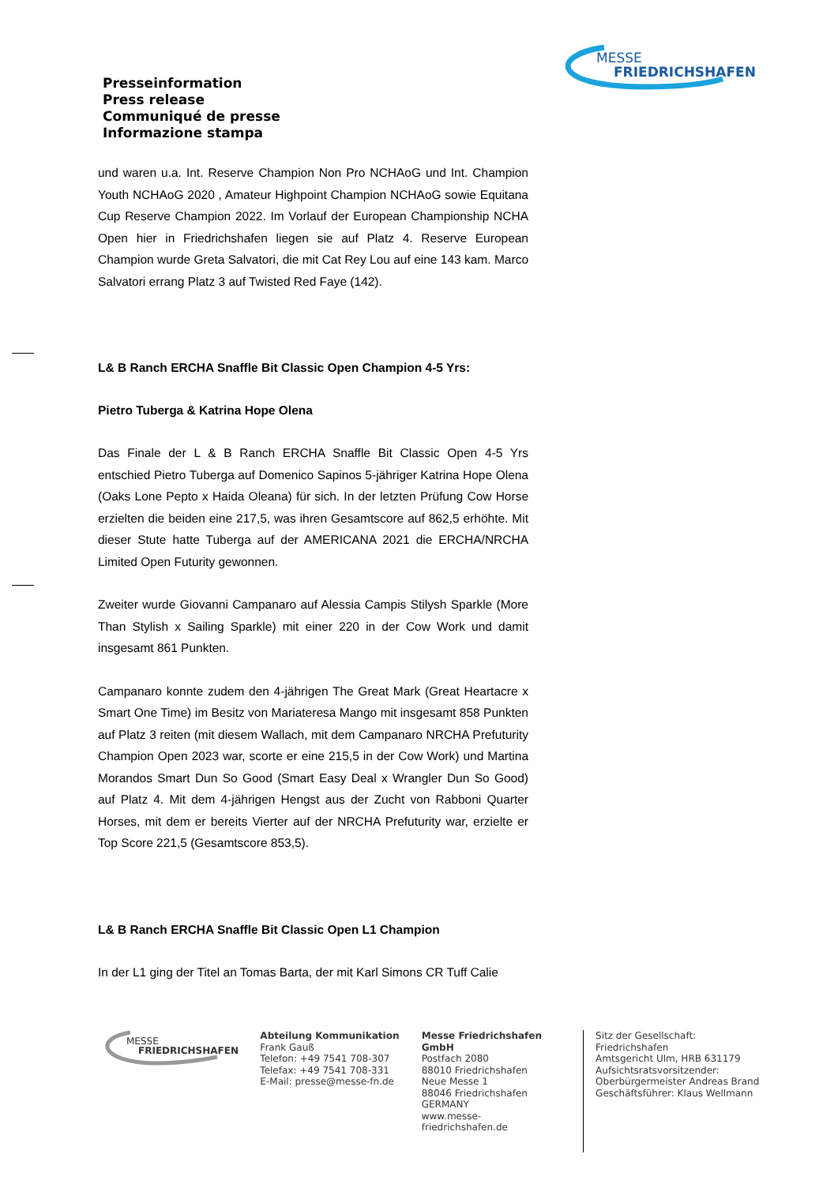MESSE
FRIEDRICHSHAFEN
Presseinformation
Press release
Communiqué de presse
Informazione stampa
und waren u.a. Int. Reserve Champion Non Pro NCHAoG und Int. Champion Youth NCHAoG 2020 , Amateur Highpoint Champion NCHAoG sowie Equitana Cup Reserve Champion 2022. Im Vorlauf der European Championship NCHA Open hier in Friedrichshafen liegen sie auf Platz 4. Reserve European Champion wurde Greta Salvatori, die mit Cat Rey Lou auf eine 143 kam. Marco Salvatori errang Platz 3 auf Twisted Red Faye (142).
L& B Ranch ERCHA Snaffle Bit Classic Open Champion 4-5 Yrs:
Pietro Tuberga & Katrina Hope Olena
Das Finale der L & B Ranch ERCHA Snaffle Bit Classic Open 4-5 Yrs entschied Pietro Tuberga auf Domenico Sapinos 5-jähriger Katrina Hope Olena (Oaks Lone Pepto x Haida Oleana) für sich. In der letzten Prüfung Cow Horse erzielten die beiden eine 217,5, was ihren Gesamtscore auf 862,5 erhöhte. Mit dieser Stute hatte Tuberga auf der AMERICANA 2021 die ERCHA/NRCHA Limited Open Futurity gewonnen.
Zweiter wurde Giovanni Campanaro auf Alessia Campis Stilysh Sparkle (More Than Stylish x Sailing Sparkle) mit einer 220 in der Cow Work und damit insgesamt 861 Punkten.
Campanaro konnte zudem den 4-jährigen The Great Mark (Great Heartacre x Smart One Time) im Besitz von Mariateresa Mango mit insgesamt 858 Punkten auf Platz 3 reiten (mit diesem Wallach, mit dem Campanaro NRCHA Prefuturity Champion Open 2023 war, scorte er eine 215,5 in der Cow Work) und Martina Morandos Smart Dun So Good (Smart Easy Deal x Wrangler Dun So Good) auf Platz 4. Mit dem 4-jährigen Hengst aus der Zucht von Rabboni Quarter Horses, mit dem er bereits Vierter auf der NRCHA Prefuturity war, erzielte er Top Score 221,5 (Gesamtscore 853,5).
L& B Ranch ERCHA Snaffle Bit Classic Open L1 Champion
In der L1 ging der Titel an Tomas Barta, der mit Karl Simons CR Tuff Calie
MESSE
FRIEDRICHSHAFEN
Abteilung Kommunikation
Frank Gauß
Telefon: +49 7541 708-307
Telefax: +49 7541 708-331
E-Mail: presse@messe-fn.de
Messe Friedrichshafen GmbH
Postfach 2080
88010 Friedrichshafen
Neue Messe 1
88046 Friedrichshafen
GERMANY
www.messe-friedrichshafen.de
Sitz der Gesellschaft: Friedrichshafen
Amtsgericht Ulm, HRB 631179
Aufsichtsratsvorsitzender:
Oberbürgermeister Andreas Brand
Geschäftsführer: Klaus Wellmann